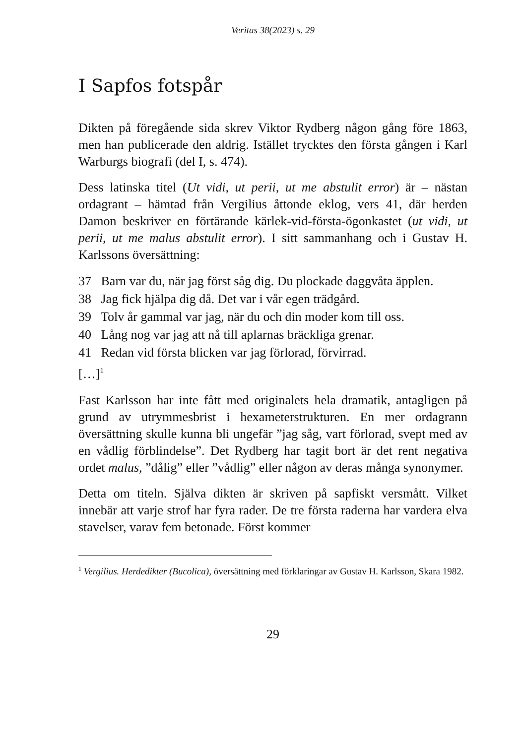Veritas 38(2023) s. 29
I Sapfos fotspår
Dikten på föregående sida skrev Viktor Rydberg någon gång före 1863, men han publicerade den aldrig. Istället trycktes den första gången i Karl Warburgs biografi (del I, s. 474).
Dess latinska titel (Ut vidi, ut perii, ut me abstulit error) är – nästan ordagrant – hämtad från Vergilius åttonde eklog, vers 41, där herden Damon beskriver en förtärande kärlek-vid-första-ögonkastet (ut vidi, ut perii, ut me malus abstulit error). I sitt sammanhang och i Gustav H. Karlssons översättning:
37 Barn var du, när jag först såg dig. Du plockade daggvåta äpplen.
38 Jag fick hjälpa dig då. Det var i vår egen trädgård.
39 Tolv år gammal var jag, när du och din moder kom till oss.
40 Lång nog var jag att nå till aplarnas bräckliga grenar.
41 Redan vid första blicken var jag förlorad, förvirrad.
[…]<sup>1</sup>
Fast Karlsson har inte fått med originalets hela dramatik, antagligen på grund av utrymmesbrist i hexameterstrukturen. En mer ordagrann översättning skulle kunna bli ungefär ”jag såg, vart förlorad, svept med av en vådlig förblindelse”. Det Rydberg har tagit bort är det rent negativa ordet malus, ”dålig” eller ”vådlig” eller någon av deras många synonymer.
Detta om titeln. Själva dikten är skriven på sapfiskt versmått. Vilket innebär att varje strof har fyra rader. De tre första raderna har vardera elva stavelser, varav fem betonade. Först kommer
<sup>1</sup> Vergilius. Herdedikter (Bucolica), översättning med förklaringar av Gustav H. Karlsson, Skara 1982.
29